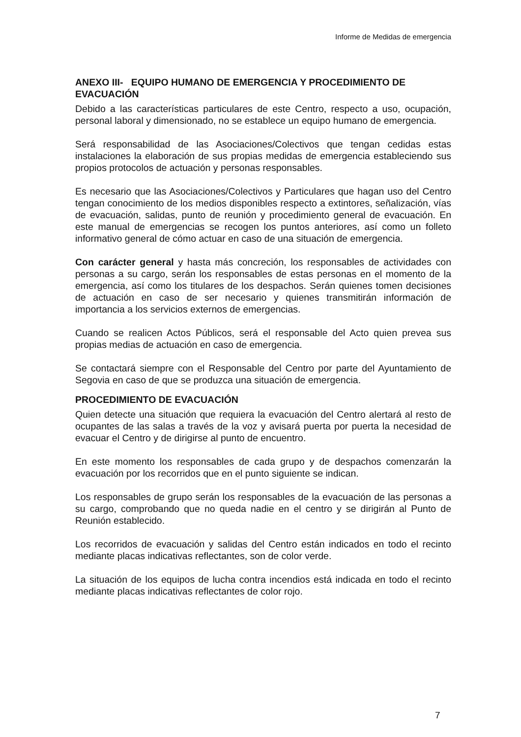Informe de Medidas de emergencia
ANEXO III- EQUIPO HUMANO DE EMERGENCIA Y PROCEDIMIENTO DE EVACUACIÓN
Debido a las características particulares de este Centro, respecto a uso, ocupación, personal laboral y dimensionado, no se establece un equipo humano de emergencia.
Será responsabilidad de las Asociaciones/Colectivos que tengan cedidas estas instalaciones la elaboración de sus propias medidas de emergencia estableciendo sus propios protocolos de actuación y personas responsables.
Es necesario que las Asociaciones/Colectivos y Particulares que hagan uso del Centro tengan conocimiento de los medios disponibles respecto a extintores, señalización, vías de evacuación, salidas, punto de reunión y procedimiento general de evacuación. En este manual de emergencias se recogen los puntos anteriores, así como un folleto informativo general de cómo actuar en caso de una situación de emergencia.
Con carácter general y hasta más concreción, los responsables de actividades con personas a su cargo, serán los responsables de estas personas en el momento de la emergencia, así como los titulares de los despachos. Serán quienes tomen decisiones de actuación en caso de ser necesario y quienes transmitirán información de importancia a los servicios externos de emergencias.
Cuando se realicen Actos Públicos, será el responsable del Acto quien prevea sus propias medias de actuación en caso de emergencia.
Se contactará siempre con el Responsable del Centro por parte del Ayuntamiento de Segovia en caso de que se produzca una situación de emergencia.
PROCEDIMIENTO DE EVACUACIÓN
Quien detecte una situación que requiera la evacuación del Centro alertará al resto de ocupantes de las salas a través de la voz y avisará puerta por puerta la necesidad de evacuar el Centro y de dirigirse al punto de encuentro.
En este momento los responsables de cada grupo y de despachos comenzarán la evacuación por los recorridos que en el punto siguiente se indican.
Los responsables de grupo serán los responsables de la evacuación de las personas a su cargo, comprobando que no queda nadie en el centro y se dirigirán al Punto de Reunión establecido.
Los recorridos de evacuación y salidas del Centro están indicados en todo el recinto mediante placas indicativas reflectantes, son de color verde.
La situación de los equipos de lucha contra incendios está indicada en todo el recinto mediante placas indicativas reflectantes de color rojo.
7